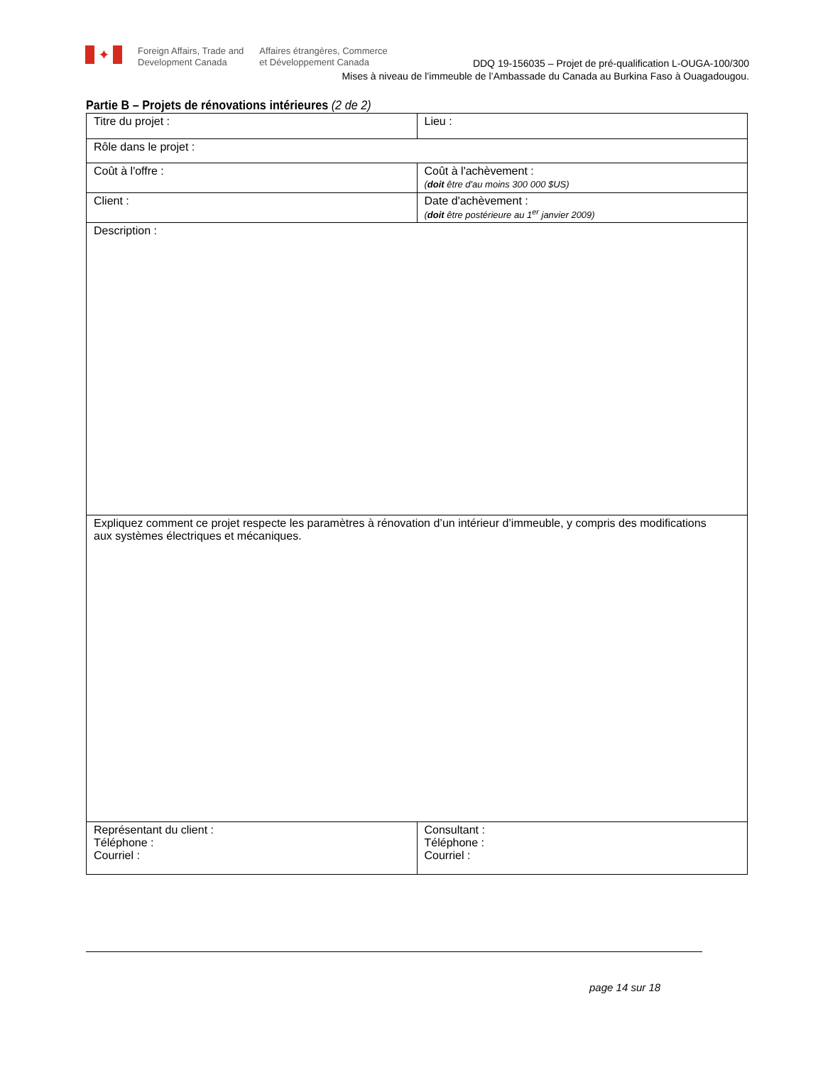✦
Foreign Affairs, Trade and
Development Canada
Affaires étrangères, Commerce
et Développement Canada
DDQ 19-156035 – Projet de pré-qualification L-OUGA-100/300
Mises à niveau de l’immeuble de l’Ambassade du Canada au Burkina Faso à Ouagadougou.
Partie B – Projets de rénovations intérieures (2 de 2)
| Titre du projet : | Lieu : |
| Rôle dans le projet : | |
| Coût à l'offre : | Coût à l'achèvement : ( doit être d'au moins 300 000 $US) |
| Client : | Date d'achèvement : ( doit être postérieure au 1<sup>er</sup> janvier 2009) |
| Description : | |
| Expliquez comment ce projet respecte les paramètres à rénovation d’un intérieur d’immeuble, y compris des modifications aux systèmes électriques et mécaniques. | |
| Représentant du client : Téléphone : Courriel : | Consultant : Téléphone : Courriel : |
page 14 sur 18